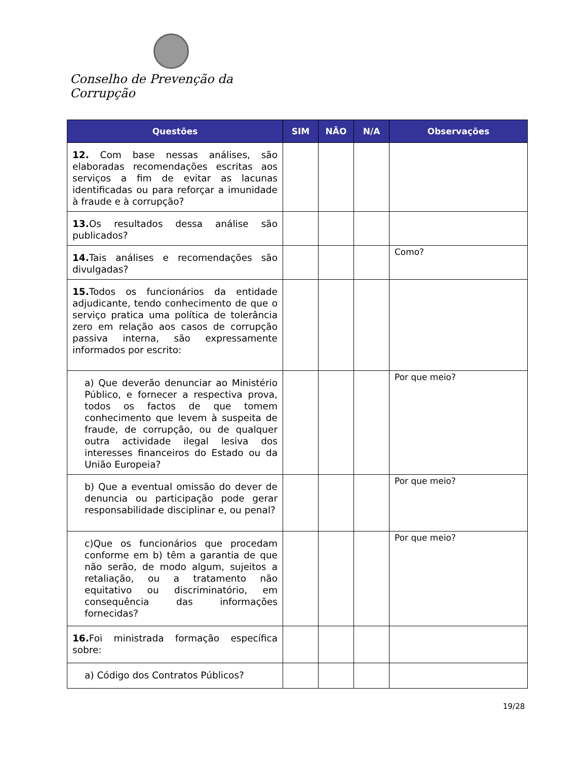Conselho de Prevenção da Corrupção
| Questões | SIM | NÃO | N/A | Observações |
| --- | --- | --- | --- | --- |
| 12. Com base nessas análises, são elaboradas recomendações escritas aos serviços a fim de evitar as lacunas identificadas ou para reforçar a imunidade à fraude e à corrupção? | | | | |
| 13. Os resultados dessa análise são publicados? | | | | |
| 14. Tais análises e recomendações são divulgadas? | | | | Como? |
| 15. Todos os funcionários da entidade adjudicante, tendo conhecimento de que o serviço pratica uma política de tolerância zero em relação aos casos de corrupção passiva interna, são expressamente informados por escrito: | | | | |
| a) Que deverão denunciar ao Ministério Público, e fornecer a respectiva prova, todos os factos de que tomem conhecimento que levem à suspeita de fraude, de corrupção, ou de qualquer outra actividade ilegal lesiva dos interesses financeiros do Estado ou da União Europeia? | | | | Por que meio? |
| b) Que a eventual omissão do dever de denuncia ou participação pode gerar responsabilidade disciplinar e, ou penal? | | | | Por que meio? |
| c)Que os funcionários que procedam conforme em b) têm a garantia de que não serão, de modo algum, sujeitos a retaliação, ou a tratamento não equitativo ou discriminatório, em consequência das informações fornecidas? | | | | Por que meio? |
| 16. Foi ministrada formação específica sobre: | | | | |
| a) Código dos Contratos Públicos? | | | | |
19/28